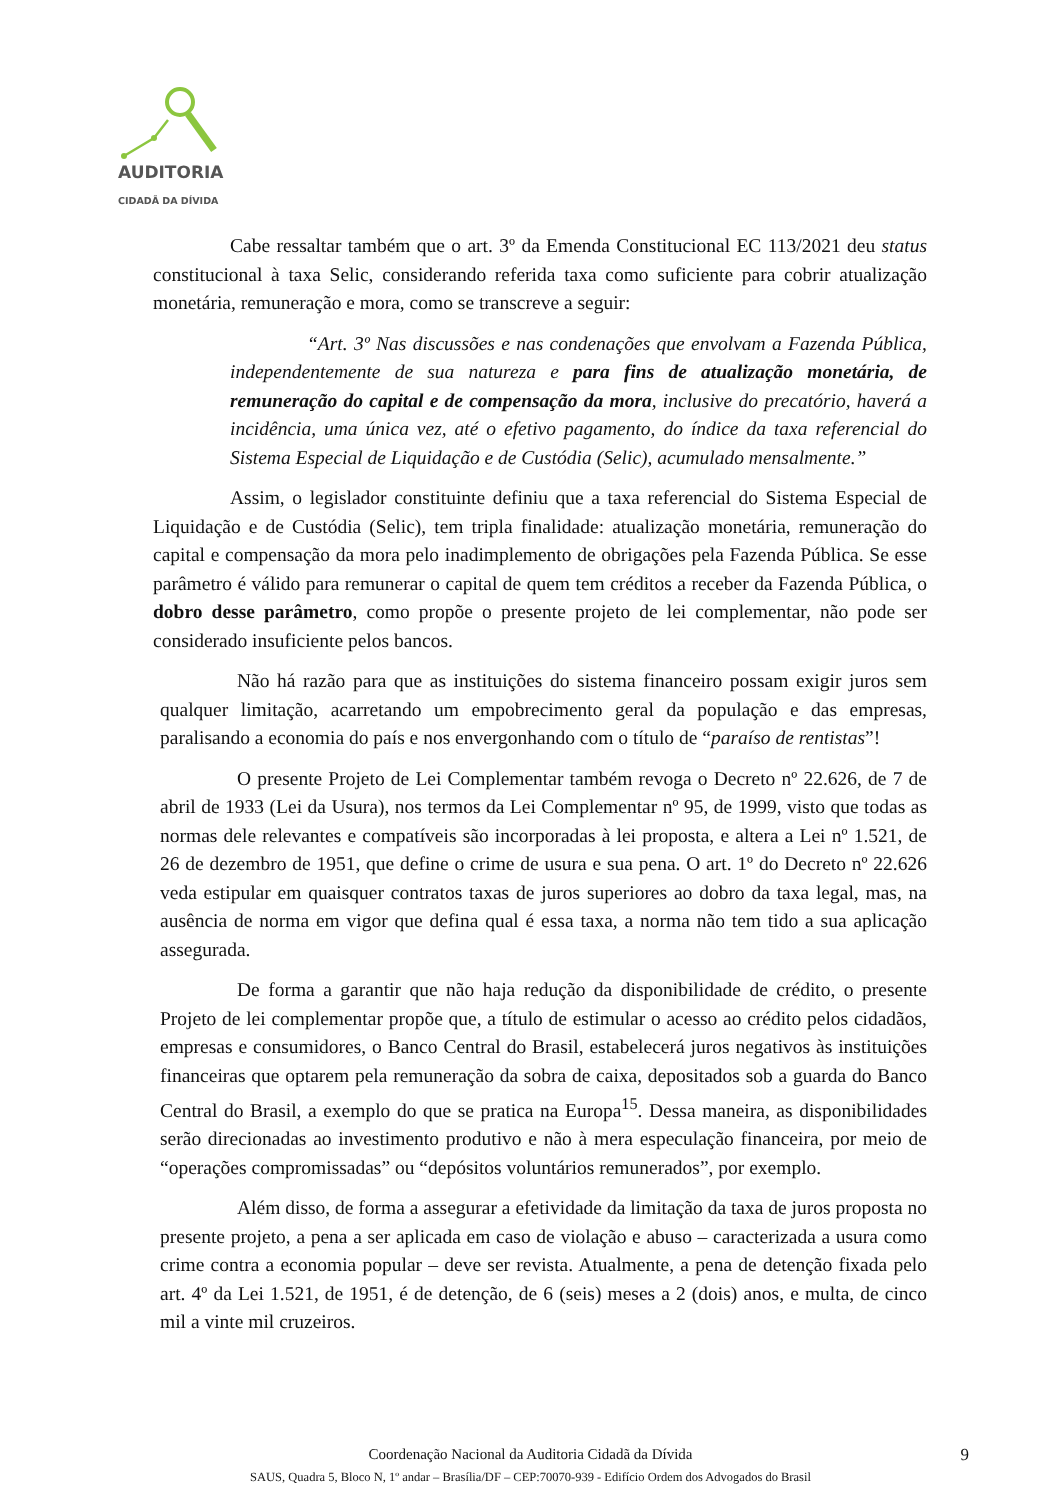AUDITORIA
CIDADÃ DA DÍVIDA
Cabe ressaltar também que o art. 3º da Emenda Constitucional EC 113/2021 deu status constitucional à taxa Selic, considerando referida taxa como suficiente para cobrir atualização monetária, remuneração e mora, como se transcreve a seguir:
“Art. 3º Nas discussões e nas condenações que envolvam a Fazenda Pública, independentemente de sua natureza e para fins de atualização monetária, de remuneração do capital e de compensação da mora, inclusive do precatório, haverá a incidência, uma única vez, até o efetivo pagamento, do índice da taxa referencial do Sistema Especial de Liquidação e de Custódia (Selic), acumulado mensalmente.”
Assim, o legislador constituinte definiu que a taxa referencial do Sistema Especial de Liquidação e de Custódia (Selic), tem tripla finalidade: atualização monetária, remuneração do capital e compensação da mora pelo inadimplemento de obrigações pela Fazenda Pública. Se esse parâmetro é válido para remunerar o capital de quem tem créditos a receber da Fazenda Pública, o dobro desse parâmetro, como propõe o presente projeto de lei complementar, não pode ser considerado insuficiente pelos bancos.
Não há razão para que as instituições do sistema financeiro possam exigir juros sem qualquer limitação, acarretando um empobrecimento geral da população e das empresas, paralisando a economia do país e nos envergonhando com o título de “paraíso de rentistas”!
O presente Projeto de Lei Complementar também revoga o Decreto nº 22.626, de 7 de abril de 1933 (Lei da Usura), nos termos da Lei Complementar nº 95, de 1999, visto que todas as normas dele relevantes e compatíveis são incorporadas à lei proposta, e altera a Lei nº 1.521, de 26 de dezembro de 1951, que define o crime de usura e sua pena. O art. 1º do Decreto nº 22.626 veda estipular em quaisquer contratos taxas de juros superiores ao dobro da taxa legal, mas, na ausência de norma em vigor que defina qual é essa taxa, a norma não tem tido a sua aplicação assegurada.
De forma a garantir que não haja redução da disponibilidade de crédito, o presente Projeto de lei complementar propõe que, a título de estimular o acesso ao crédito pelos cidadãos, empresas e consumidores, o Banco Central do Brasil, estabelecerá juros negativos às instituições financeiras que optarem pela remuneração da sobra de caixa, depositados sob a guarda do Banco Central do Brasil, a exemplo do que se pratica na Europa<sup>15</sup>. Dessa maneira, as disponibilidades serão direcionadas ao investimento produtivo e não à mera especulação financeira, por meio de “operações compromissadas” ou “depósitos voluntários remunerados”, por exemplo.
Além disso, de forma a assegurar a efetividade da limitação da taxa de juros proposta no presente projeto, a pena a ser aplicada em caso de violação e abuso – caracterizada a usura como crime contra a economia popular – deve ser revista. Atualmente, a pena de detenção fixada pelo art. 4º da Lei 1.521, de 1951, é de detenção, de 6 (seis) meses a 2 (dois) anos, e multa, de cinco mil a vinte mil cruzeiros.
Coordenação Nacional da Auditoria Cidadã da Dívida
SAUS, Quadra 5, Bloco N, 1º andar – Brasília/DF – CEP:70070-939 - Edifício Ordem dos Advogados do Brasil
9